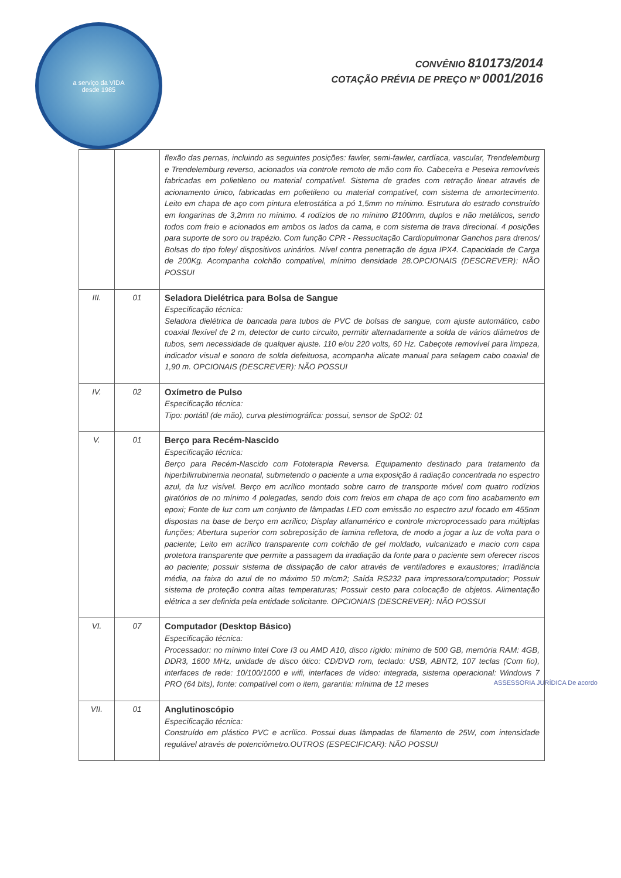a serviço da VIDA
desde 1985
CONVÊNIO 810173/2014
COTAÇÃO PRÉVIA DE PREÇO Nº 0001/2016
| | | flexão das pernas, incluindo as seguintes posições: fawler, semi-fawler, cardíaca, vascular, Trendelemburg e Trendelemburg reverso, acionados via controle remoto de mão com fio. Cabeceira e Peseira removíveis fabricadas em polietileno ou material compatível. Sistema de grades com retração linear através de acionamento único, fabricadas em polietileno ou material compatível, com sistema de amortecimento. Leito em chapa de aço com pintura eletrostática a pó 1,5mm no mínimo. Estrutura do estrado construído em longarinas de 3,2mm no mínimo. 4 rodízios de no mínimo Ø100mm, duplos e não metálicos, sendo todos com freio e acionados em ambos os lados da cama, e com sistema de trava direcional. 4 posições para suporte de soro ou trapézio. Com função CPR - Ressucitação Cardiopulmonar Ganchos para drenos/ Bolsas do tipo foley/ dispositivos urinários. Nível contra penetração de água IPX4. Capacidade de Carga de 200Kg. Acompanha colchão compatível, mínimo densidade 28.OPCIONAIS (DESCREVER): NÃO POSSUI |
| III. | 01 | Seladora Dielétrica para Bolsa de Sangue Especificação técnica: Seladora dielétrica de bancada para tubos de PVC de bolsas de sangue, com ajuste automático, cabo coaxial flexível de 2 m, detector de curto circuito, permitir alternadamente a solda de vários diâmetros de tubos, sem necessidade de qualquer ajuste. 110 e/ou 220 volts, 60 Hz. Cabeçote removível para limpeza, indicador visual e sonoro de solda defeituosa, acompanha alicate manual para selagem cabo coaxial de 1,90 m. OPCIONAIS (DESCREVER): NÃO POSSUI |
| IV. | 02 | Oxímetro de Pulso Especificação técnica: Tipo: portátil (de mão), curva plestimográfica: possui, sensor de SpO2: 01 |
| V. | 01 | Berço para Recém-Nascido Especificação técnica: Berço para Recém-Nascido com Fototerapia Reversa. Equipamento destinado para tratamento da hiperbilirrubinemia neonatal, submetendo o paciente a uma exposição à radiação concentrada no espectro azul, da luz visível. Berço em acrílico montado sobre carro de transporte móvel com quatro rodízios giratórios de no mínimo 4 polegadas, sendo dois com freios em chapa de aço com fino acabamento em epoxi; Fonte de luz com um conjunto de lâmpadas LED com emissão no espectro azul focado em 455nm dispostas na base de berço em acrílico; Display alfanumérico e controle microprocessado para múltiplas funções; Abertura superior com sobreposição de lamina refletora, de modo a jogar a luz de volta para o paciente; Leito em acrílico transparente com colchão de gel moldado, vulcanizado e macio com capa protetora transparente que permite a passagem da irradiação da fonte para o paciente sem oferecer riscos ao paciente; possuir sistema de dissipação de calor através de ventiladores e exaustores; Irradiância média, na faixa do azul de no máximo 50 m/cm2; Saída RS232 para impressora/computador; Possuir sistema de proteção contra altas temperaturas; Possuir cesto para colocação de objetos. Alimentação elétrica a ser definida pela entidade solicitante. OPCIONAIS (DESCREVER): NÃO POSSUI |
| VI. | 07 | Computador (Desktop Básico) Especificação técnica: Processador: no mínimo Intel Core I3 ou AMD A10, disco rígido: mínimo de 500 GB, memória RAM: 4GB, DDR3, 1600 MHz, unidade de disco ótico: CD/DVD rom, teclado: USB, ABNT2, 107 teclas (Com fio), interfaces de rede: 10/100/1000 e wifi, interfaces de vídeo: integrada, sistema operacional: Windows 7 PRO (64 bits), fonte: compatível com o item, garantia: mínima de 12 meses |
| VII. | 01 | Anglutinoscópio Especificação técnica: Construído em plástico PVC e acrílico. Possui duas lâmpadas de filamento de 25W, com intensidade regulável através de potenciômetro.OUTROS (ESPECIFICAR): NÃO POSSUI |
ASSESSORIA JURÍDICA De acordo